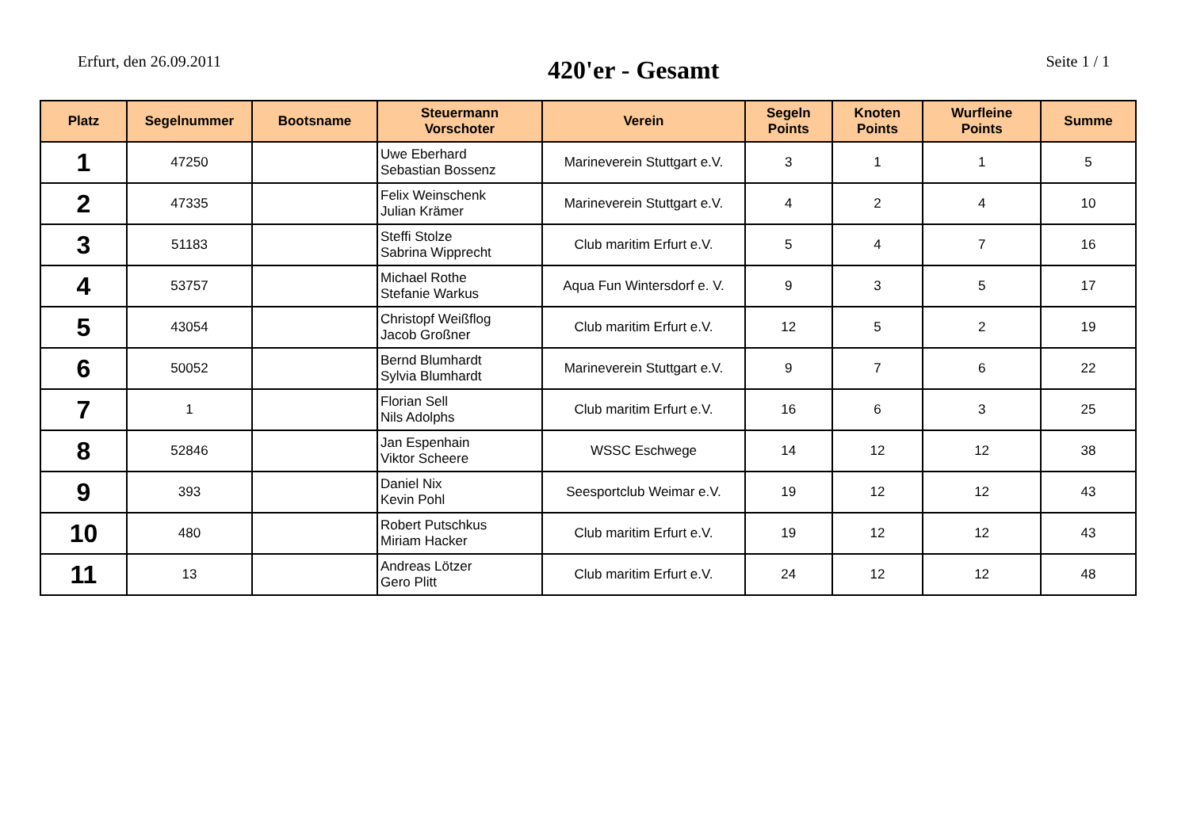Erfurt, den 26.09.2011
420'er - Gesamt
Seite 1 / 1
| Platz | Segelnummer | Bootsname | Steuermann Vorschoter | Verein | Segeln Points | Knoten Points | Wurfleine Points | Summe |
| --- | --- | --- | --- | --- | --- | --- | --- | --- |
| 1 | 47250 | | Uwe Eberhard Sebastian Bossenz | Marineverein Stuttgart e.V. | 3 | 1 | 1 | 5 |
| 2 | 47335 | | Felix Weinschenk Julian Krämer | Marineverein Stuttgart e.V. | 4 | 2 | 4 | 10 |
| 3 | 51183 | | Steffi Stolze Sabrina Wipprecht | Club maritim Erfurt e.V. | 5 | 4 | 7 | 16 |
| 4 | 53757 | | Michael Rothe Stefanie Warkus | Aqua Fun Wintersdorf e. V. | 9 | 3 | 5 | 17 |
| 5 | 43054 | | Christopf Weißflog Jacob Großner | Club maritim Erfurt e.V. | 12 | 5 | 2 | 19 |
| 6 | 50052 | | Bernd Blumhardt Sylvia Blumhardt | Marineverein Stuttgart e.V. | 9 | 7 | 6 | 22 |
| 7 | 1 | | Florian Sell Nils Adolphs | Club maritim Erfurt e.V. | 16 | 6 | 3 | 25 |
| 8 | 52846 | | Jan Espenhain Viktor Scheere | WSSC Eschwege | 14 | 12 | 12 | 38 |
| 9 | 393 | | Daniel Nix Kevin Pohl | Seesportclub Weimar e.V. | 19 | 12 | 12 | 43 |
| 10 | 480 | | Robert Putschkus Miriam Hacker | Club maritim Erfurt e.V. | 19 | 12 | 12 | 43 |
| 11 | 13 | | Andreas Lötzer Gero Plitt | Club maritim Erfurt e.V. | 24 | 12 | 12 | 48 |